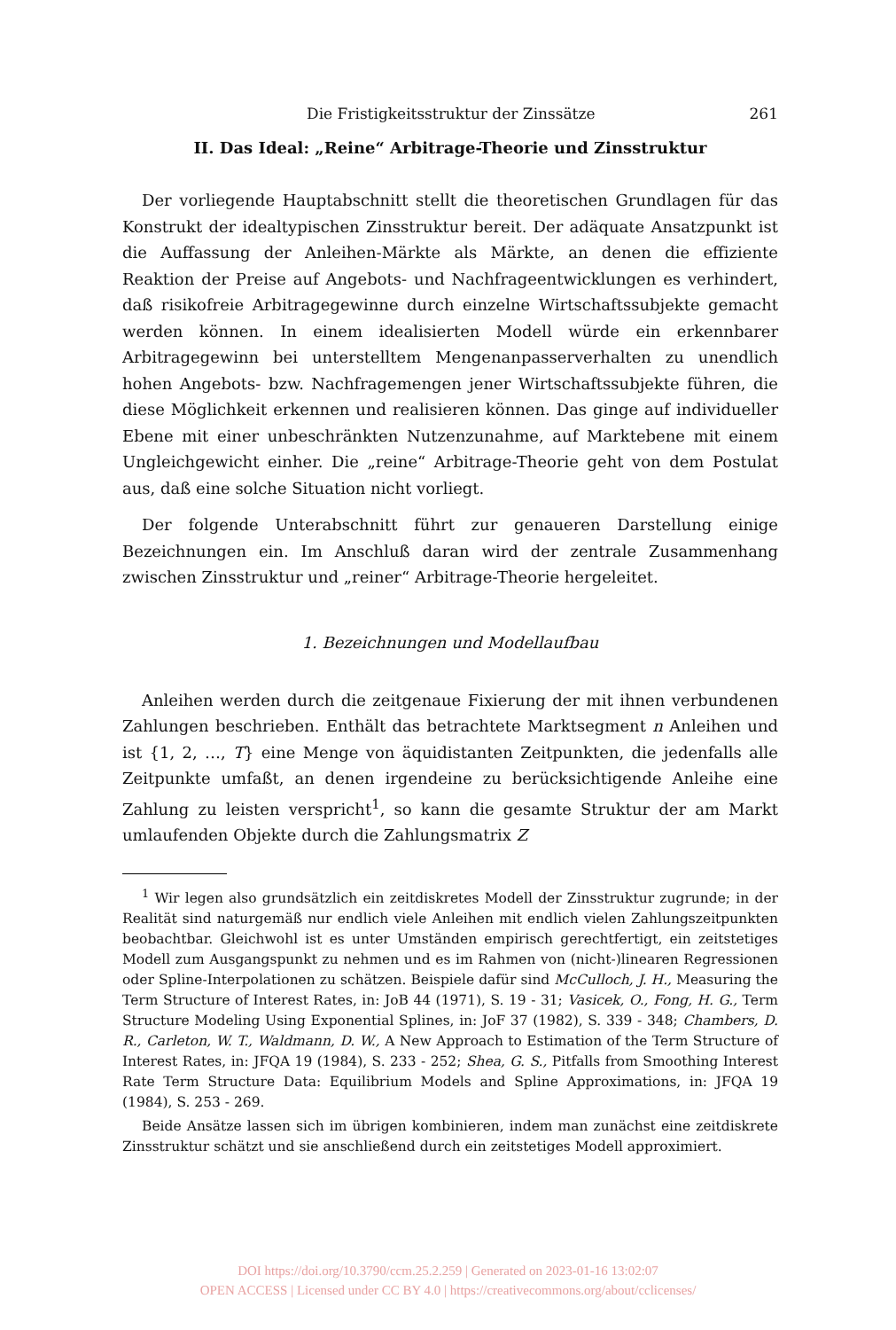Die Fristigkeitsstruktur der Zinssätze 261
II. Das Ideal: „Reine“ Arbitrage-Theorie und Zinsstruktur
Der vorliegende Hauptabschnitt stellt die theoretischen Grundlagen für das Konstrukt der idealtypischen Zinsstruktur bereit. Der adäquate Ansatzpunkt ist die Auffassung der Anleihen-Märkte als Märkte, an denen die effiziente Reaktion der Preise auf Angebots- und Nachfrageentwicklungen es verhindert, daß risikofreie Arbitragegewinne durch einzelne Wirtschaftssubjekte gemacht werden können. In einem idealisierten Modell würde ein erkennbarer Arbitragegewinn bei unterstelltem Mengenanpasserverhalten zu unendlich hohen Angebots- bzw. Nachfragemengen jener Wirtschaftssubjekte führen, die diese Möglichkeit erkennen und realisieren können. Das ginge auf individueller Ebene mit einer unbeschränkten Nutzenzunahme, auf Marktebene mit einem Ungleichgewicht einher. Die „reine“ Arbitrage-Theorie geht von dem Postulat aus, daß eine solche Situation nicht vorliegt.
Der folgende Unterabschnitt führt zur genaueren Darstellung einige Bezeichnungen ein. Im Anschluß daran wird der zentrale Zusammenhang zwischen Zinsstruktur und „reiner“ Arbitrage-Theorie hergeleitet.
1. Bezeichnungen und Modellaufbau
Anleihen werden durch die zeitgenaue Fixierung der mit ihnen verbundenen Zahlungen beschrieben. Enthält das betrachtete Marktsegment n Anleihen und ist {1, 2, …, T} eine Menge von äquidistanten Zeitpunkten, die jedenfalls alle Zeitpunkte umfaßt, an denen irgendeine zu berücksichtigende Anleihe eine Zahlung zu leisten verspricht<sup>1</sup>, so kann die gesamte Struktur der am Markt umlaufenden Objekte durch die Zahlungsmatrix Z
<sup>1</sup> Wir legen also grundsätzlich ein zeitdiskretes Modell der Zinsstruktur zugrunde; in der Realität sind naturgemäß nur endlich viele Anleihen mit endlich vielen Zahlungszeitpunkten beobachtbar. Gleichwohl ist es unter Umständen empirisch gerechtfertigt, ein zeitstetiges Modell zum Ausgangspunkt zu nehmen und es im Rahmen von (nicht-)linearen Regressionen oder Spline-Interpolationen zu schätzen. Beispiele dafür sind McCulloch, J. H., Measuring the Term Structure of Interest Rates, in: JoB 44 (1971), S. 19 - 31; Vasicek, O., Fong, H. G., Term Structure Modeling Using Exponential Splines, in: JoF 37 (1982), S. 339 - 348; Chambers, D. R., Carleton, W. T., Waldmann, D. W., A New Approach to Estimation of the Term Structure of Interest Rates, in: JFQA 19 (1984), S. 233 - 252; Shea, G. S., Pitfalls from Smoothing Interest Rate Term Structure Data: Equilibrium Models and Spline Approximations, in: JFQA 19 (1984), S. 253 - 269.
Beide Ansätze lassen sich im übrigen kombinieren, indem man zunächst eine zeitdiskrete Zinsstruktur schätzt und sie anschließend durch ein zeitstetiges Modell approximiert.
DOI https://doi.org/10.3790/ccm.25.2.259 | Generated on 2023-01-16 13:02:07
OPEN ACCESS | Licensed under CC BY 4.0 | https://creativecommons.org/about/cclicenses/